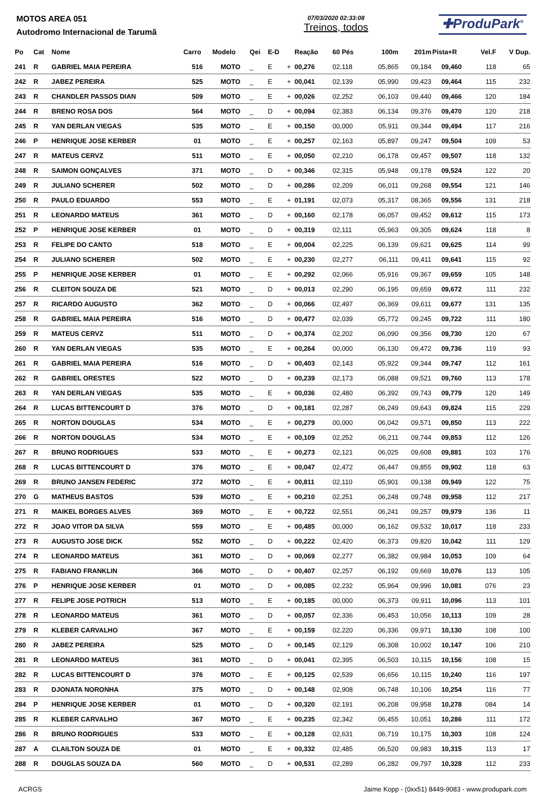MOTOS AREA 051
Autodromo Internacional de Tarumã
07/03/2020 02:33:08
Treinos, todos
✚ProduPark<sup>®</sup>
| Po | Cat | Nome | Carro | Modelo | Qei | E-D | | Reação | 60 Pés | 100m | 201m | Pista+R | Vel.F | V Dup. |
| --- | --- | --- | --- | --- | --- | --- | --- | --- | --- | --- | --- | --- | --- | --- |
| 241 | R | GABRIEL MAIA PEREIRA | 516 | MOTO | _ | E | + | 00,276 | 02,118 | 05,865 | 09,184 | 09,460 | 118 | 65 |
| 242 | R | JABEZ PEREIRA | 525 | MOTO | _ | E | + | 00,041 | 02,139 | 05,990 | 09,423 | 09,464 | 115 | 232 |
| 243 | R | CHANDLER PASSOS DIAN | 509 | MOTO | _ | E | + | 00,026 | 02,252 | 06,103 | 09,440 | 09,466 | 120 | 184 |
| 244 | R | BRENO ROSA DOS | 564 | MOTO | _ | D | + | 00,094 | 02,383 | 06,134 | 09,376 | 09,470 | 120 | 218 |
| 245 | R | YAN DERLAN VIEGAS | 535 | MOTO | _ | E | + | 00,150 | 00,000 | 05,911 | 09,344 | 09,494 | 117 | 216 |
| 246 | P | HENRIQUE JOSE KERBER | 01 | MOTO | _ | E | + | 00,257 | 02,163 | 05,897 | 09,247 | 09,504 | 109 | 53 |
| 247 | R | MATEUS CERVZ | 511 | MOTO | _ | E | + | 00,050 | 02,210 | 06,178 | 09,457 | 09,507 | 118 | 132 |
| 248 | R | SAIMON GONÇALVES | 371 | MOTO | _ | D | + | 00,346 | 02,315 | 05,948 | 09,178 | 09,524 | 122 | 20 |
| 249 | R | JULIANO SCHERER | 502 | MOTO | _ | D | + | 00,286 | 02,209 | 06,011 | 09,268 | 09,554 | 121 | 146 |
| 250 | R | PAULO EDUARDO | 553 | MOTO | _ | E | + | 01,191 | 02,073 | 05,317 | 08,365 | 09,556 | 131 | 218 |
| 251 | R | LEONARDO MATEUS | 361 | MOTO | _ | D | + | 00,160 | 02,178 | 06,057 | 09,452 | 09,612 | 115 | 173 |
| 252 | P | HENRIQUE JOSE KERBER | 01 | MOTO | _ | D | + | 00,319 | 02,111 | 05,963 | 09,305 | 09,624 | 118 | 8 |
| 253 | R | FELIPE DO CANTO | 518 | MOTO | _ | E | + | 00,004 | 02,225 | 06,139 | 09,621 | 09,625 | 114 | 99 |
| 254 | R | JULIANO SCHERER | 502 | MOTO | _ | E | + | 00,230 | 02,277 | 06,111 | 09,411 | 09,641 | 115 | 92 |
| 255 | P | HENRIQUE JOSE KERBER | 01 | MOTO | _ | E | + | 00,292 | 02,066 | 05,916 | 09,367 | 09,659 | 105 | 148 |
| 256 | R | CLEITON SOUZA DE | 521 | MOTO | _ | D | + | 00,013 | 02,290 | 06,195 | 09,659 | 09,672 | 111 | 232 |
| 257 | R | RICARDO AUGUSTO | 362 | MOTO | _ | D | + | 00,066 | 02,497 | 06,369 | 09,611 | 09,677 | 131 | 135 |
| 258 | R | GABRIEL MAIA PEREIRA | 516 | MOTO | _ | D | + | 00,477 | 02,039 | 05,772 | 09,245 | 09,722 | 111 | 180 |
| 259 | R | MATEUS CERVZ | 511 | MOTO | _ | D | + | 00,374 | 02,202 | 06,090 | 09,356 | 09,730 | 120 | 67 |
| 260 | R | YAN DERLAN VIEGAS | 535 | MOTO | _ | E | + | 00,264 | 00,000 | 06,130 | 09,472 | 09,736 | 119 | 93 |
| 261 | R | GABRIEL MAIA PEREIRA | 516 | MOTO | _ | D | + | 00,403 | 02,143 | 05,922 | 09,344 | 09,747 | 112 | 161 |
| 262 | R | GABRIEL ORESTES | 522 | MOTO | _ | D | + | 00,239 | 02,173 | 06,088 | 09,521 | 09,760 | 113 | 178 |
| 263 | R | YAN DERLAN VIEGAS | 535 | MOTO | _ | E | + | 00,036 | 02,480 | 06,392 | 09,743 | 09,779 | 120 | 149 |
| 264 | R | LUCAS BITTENCOURT D | 376 | MOTO | _ | D | + | 00,181 | 02,287 | 06,249 | 09,643 | 09,824 | 115 | 229 |
| 265 | R | NORTON DOUGLAS | 534 | MOTO | _ | E | + | 00,279 | 00,000 | 06,042 | 09,571 | 09,850 | 113 | 222 |
| 266 | R | NORTON DOUGLAS | 534 | MOTO | _ | E | + | 00,109 | 02,252 | 06,211 | 09,744 | 09,853 | 112 | 126 |
| 267 | R | BRUNO RODRIGUES | 533 | MOTO | _ | E | + | 00,273 | 02,121 | 06,025 | 09,608 | 09,881 | 103 | 176 |
| 268 | R | LUCAS BITTENCOURT D | 376 | MOTO | _ | E | + | 00,047 | 02,472 | 06,447 | 09,855 | 09,902 | 118 | 63 |
| 269 | R | BRUNO JANSEN FEDERIC | 372 | MOTO | _ | E | + | 00,811 | 02,110 | 05,901 | 09,138 | 09,949 | 122 | 75 |
| 270 | G | MATHEUS BASTOS | 539 | MOTO | _ | E | + | 00,210 | 02,251 | 06,248 | 09,748 | 09,958 | 112 | 217 |
| 271 | R | MAIKEL BORGES ALVES | 369 | MOTO | _ | E | + | 00,722 | 02,551 | 06,241 | 09,257 | 09,979 | 136 | 11 |
| 272 | R | JOAO VITOR DA SILVA | 559 | MOTO | _ | E | + | 00,485 | 00,000 | 06,162 | 09,532 | 10,017 | 118 | 233 |
| 273 | R | AUGUSTO JOSE DICK | 552 | MOTO | _ | D | + | 00,222 | 02,420 | 06,373 | 09,820 | 10,042 | 111 | 129 |
| 274 | R | LEONARDO MATEUS | 361 | MOTO | _ | D | + | 00,069 | 02,277 | 06,382 | 09,984 | 10,053 | 109 | 64 |
| 275 | R | FABIANO FRANKLIN | 366 | MOTO | _ | D | + | 00,407 | 02,257 | 06,192 | 09,669 | 10,076 | 113 | 105 |
| 276 | P | HENRIQUE JOSE KERBER | 01 | MOTO | _ | D | + | 00,085 | 02,232 | 05,964 | 09,996 | 10,081 | 076 | 23 |
| 277 | R | FELIPE JOSE POTRICH | 513 | MOTO | _ | E | + | 00,185 | 00,000 | 06,373 | 09,911 | 10,096 | 113 | 101 |
| 278 | R | LEONARDO MATEUS | 361 | MOTO | _ | D | + | 00,057 | 02,336 | 06,453 | 10,056 | 10,113 | 109 | 28 |
| 279 | R | KLEBER CARVALHO | 367 | MOTO | _ | E | + | 00,159 | 02,220 | 06,336 | 09,971 | 10,130 | 108 | 100 |
| 280 | R | JABEZ PEREIRA | 525 | MOTO | _ | D | + | 00,145 | 02,129 | 06,308 | 10,002 | 10,147 | 106 | 210 |
| 281 | R | LEONARDO MATEUS | 361 | MOTO | _ | D | + | 00,041 | 02,395 | 06,503 | 10,115 | 10,156 | 108 | 15 |
| 282 | R | LUCAS BITTENCOURT D | 376 | MOTO | _ | E | + | 00,125 | 02,539 | 06,656 | 10,115 | 10,240 | 116 | 197 |
| 283 | R | DJONATA NORONHA | 375 | MOTO | _ | D | + | 00,148 | 02,908 | 06,748 | 10,106 | 10,254 | 116 | 77 |
| 284 | P | HENRIQUE JOSE KERBER | 01 | MOTO | _ | D | + | 00,320 | 02,191 | 06,208 | 09,958 | 10,278 | 084 | 14 |
| 285 | R | KLEBER CARVALHO | 367 | MOTO | _ | E | + | 00,235 | 02,342 | 06,455 | 10,051 | 10,286 | 111 | 172 |
| 286 | R | BRUNO RODRIGUES | 533 | MOTO | _ | E | + | 00,128 | 02,631 | 06,719 | 10,175 | 10,303 | 108 | 124 |
| 287 | A | CLAILTON SOUZA DE | 01 | MOTO | _ | E | + | 00,332 | 02,485 | 06,520 | 09,983 | 10,315 | 113 | 17 |
| 288 | R | DOUGLAS SOUZA DA | 560 | MOTO | _ | D | + | 00,531 | 02,289 | 06,282 | 09,797 | 10,328 | 112 | 233 |
ACRGS Jaime Kopp - (0xx51) 8449-9083 - www.produpark.com